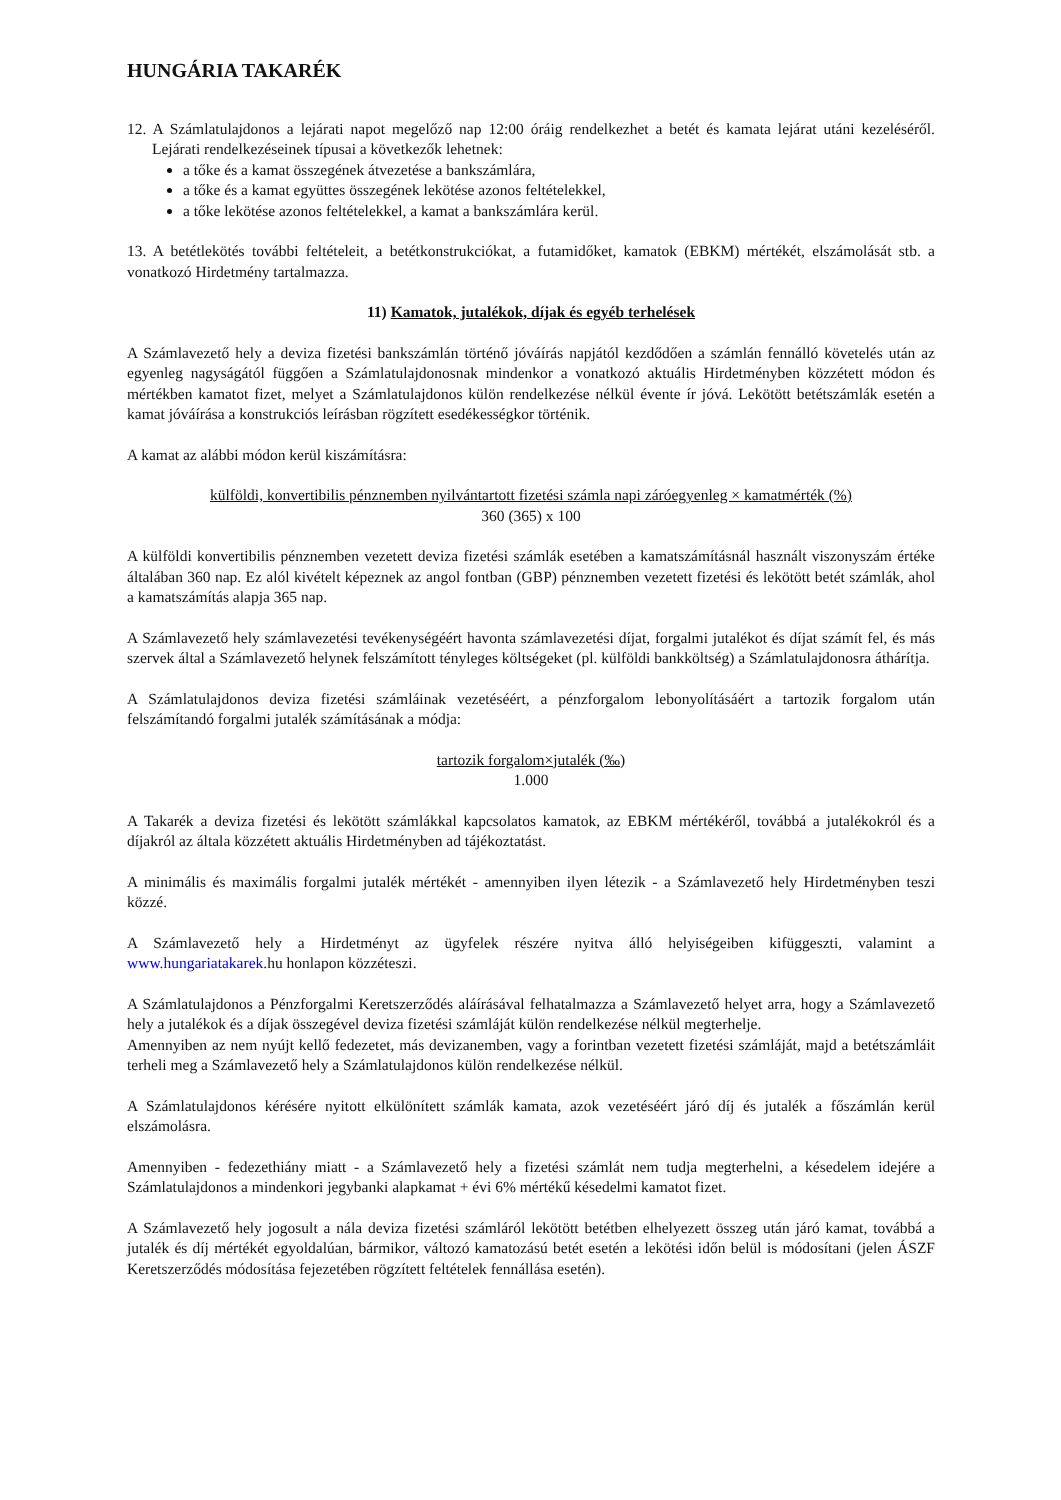HUNGÁRIA TAKARÉK
12. A Számlatulajdonos a lejárati napot megelőző nap 12:00 óráig rendelkezhet a betét és kamata lejárat utáni kezeléséről. Lejárati rendelkezéseinek típusai a következők lehetnek:
a tőke és a kamat összegének átvezetése a bankszámlára,
a tőke és a kamat együttes összegének lekötése azonos feltételekkel,
a tőke lekötése azonos feltételekkel, a kamat a bankszámlára kerül.
13. A betétlekötés további feltételeit, a betétkonstrukciókat, a futamidőket, kamatok (EBKM) mértékét, elszámolását stb. a vonatkozó Hirdetmény tartalmazza.
11) Kamatok, jutalékok, díjak és egyéb terhelések
A Számlavezető hely a deviza fizetési bankszámlán történő jóváírás napjától kezdődően a számlán fennálló követelés után az egyenleg nagyságától függően a Számlatulajdonosnak mindenkor a vonatkozó aktuális Hirdetményben közzétett módon és mértékben kamatot fizet, melyet a Számlatulajdonos külön rendelkezése nélkül évente ír jóvá. Lekötött betétszámlák esetén a kamat jóváírása a konstrukciós leírásban rögzített esedékességkor történik.
A kamat az alábbi módon kerül kiszámításra:
külföldi, konvertibilis pénznemben nyilvántartott fizetési számla napi záróegyenleg × kamatmérték (%)
360 (365) x 100
A külföldi konvertibilis pénznemben vezetett deviza fizetési számlák esetében a kamatszámításnál használt viszonyszám értéke általában 360 nap. Ez alól kivételt képeznek az angol fontban (GBP) pénznemben vezetett fizetési és lekötött betét számlák, ahol a kamatszámítás alapja 365 nap.
A Számlavezető hely számlavezetési tevékenységéért havonta számlavezetési díjat, forgalmi jutalékot és díjat számít fel, és más szervek által a Számlavezető helynek felszámított tényleges költségeket (pl. külföldi bankköltség) a Számlatulajdonosra áthárítja.
A Számlatulajdonos deviza fizetési számláinak vezetéséért, a pénzforgalom lebonyolításáért a tartozik forgalom után felszámítandó forgalmi jutalék számításának a módja:
tartozik forgalom×jutalék (‰)
1.000
A Takarék a deviza fizetési és lekötött számlákkal kapcsolatos kamatok, az EBKM mértékéről, továbbá a jutalékokról és a díjakról az általa közzétett aktuális Hirdetményben ad tájékoztatást.
A minimális és maximális forgalmi jutalék mértékét - amennyiben ilyen létezik - a Számlavezető hely Hirdetményben teszi közzé.
A Számlavezető hely a Hirdetményt az ügyfelek részére nyitva álló helyiségeiben kifüggeszti, valamint a www.hungariatakarek. hu honlapon közzéteszi.
A Számlatulajdonos a Pénzforgalmi Keretszerződés aláírásával felhatalmazza a Számlavezető helyet arra, hogy a Számlavezető hely a jutalékok és a díjak összegével deviza fizetési számláját külön rendelkezése nélkül megterhelje.
Amennyiben az nem nyújt kellő fedezetet, más devizanemben, vagy a forintban vezetett fizetési számláját, majd a betétszámláit terheli meg a Számlavezető hely a Számlatulajdonos külön rendelkezése nélkül.
A Számlatulajdonos kérésére nyitott elkülönített számlák kamata, azok vezetéséért járó díj és jutalék a főszámlán kerül elszámolásra.
Amennyiben - fedezethiány miatt - a Számlavezető hely a fizetési számlát nem tudja megterhelni, a késedelem idejére a Számlatulajdonos a mindenkori jegybanki alapkamat + évi 6% mértékű késedelmi kamatot fizet.
A Számlavezető hely jogosult a nála deviza fizetési számláról lekötött betétben elhelyezett összeg után járó kamat, továbbá a jutalék és díj mértékét egyoldalúan, bármikor, változó kamatozású betét esetén a lekötési időn belül is módosítani (jelen ÁSZF Keretszerződés módosítása fejezetében rögzített feltételek fennállása esetén).